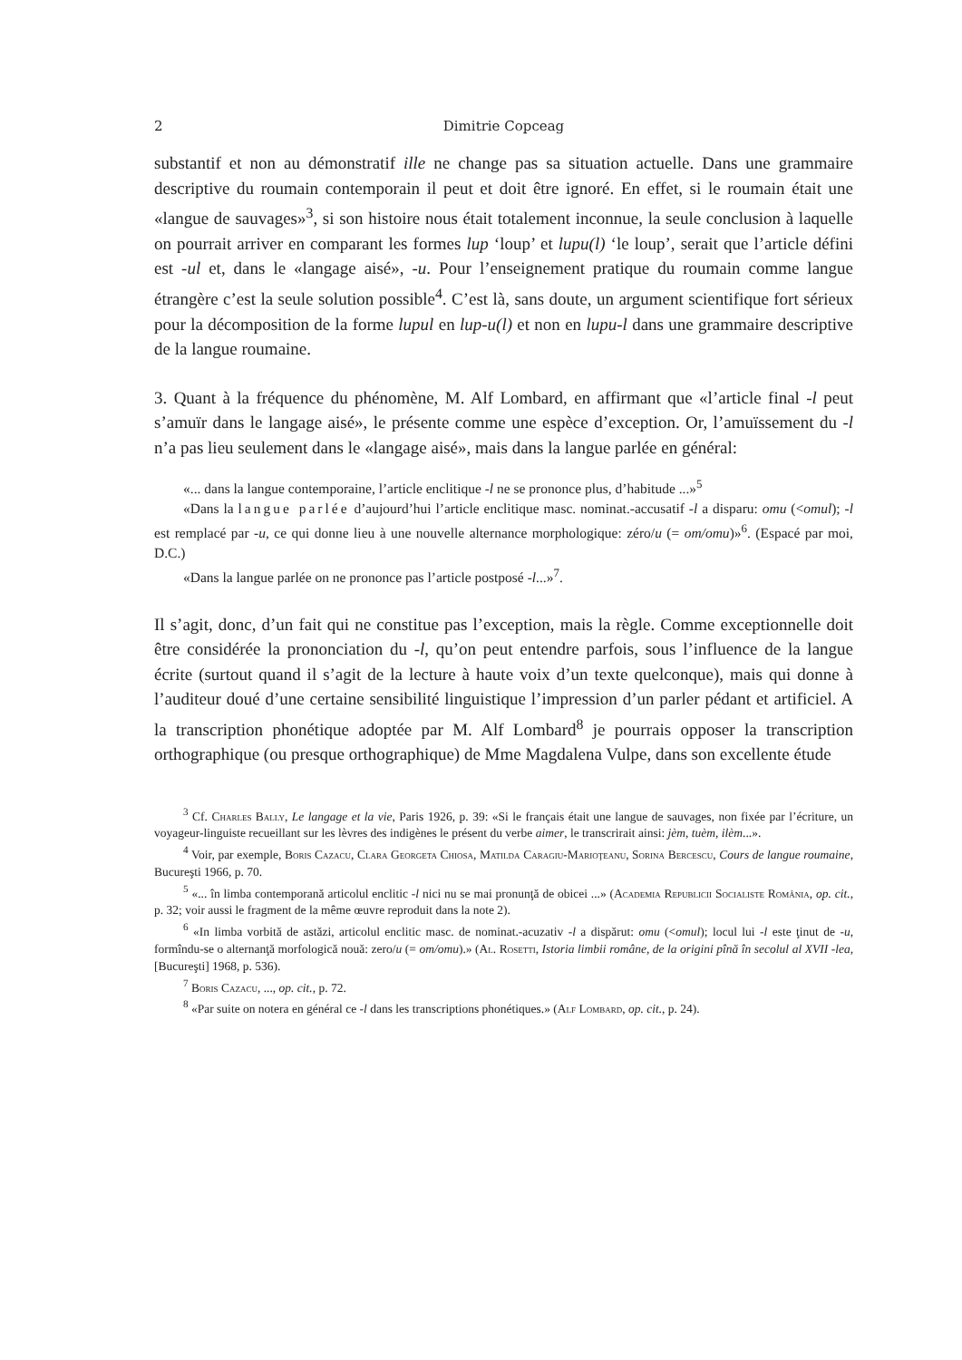2 Dimitrie Copceag
substantif et non au démonstratif ille ne change pas sa situation actuelle. Dans une grammaire descriptive du roumain contemporain il peut et doit être ignoré. En effet, si le roumain était une «langue de sauvages»<sup>3</sup>, si son histoire nous était totalement inconnue, la seule conclusion à laquelle on pourrait arriver en comparant les formes lup ‘loup’ et lupu(l) ‘le loup’, serait que l’article défini est -ul et, dans le «langage aisé», -u. Pour l’enseignement pratique du roumain comme langue étrangère c’est la seule solution possible<sup>4</sup>. C’est là, sans doute, un argument scientifique fort sérieux pour la décomposition de la forme lupul en lup-u(l) et non en lupu-l dans une grammaire descriptive de la langue roumaine.
3. Quant à la fréquence du phénomène, M. Alf Lombard, en affirmant que «l’article final -l peut s’amuïr dans le langage aisé», le présente comme une espèce d’exception. Or, l’amuïssement du -l n’a pas lieu seulement dans le «langage aisé», mais dans la langue parlée en général:
«... dans la langue contemporaine, l’article enclitique -l ne se prononce plus, d’habitude ...»<sup>5</sup>
«Dans la langue parlée d’aujourd’hui l’article enclitique masc. nominat.-accusatif -l a disparu: omu (<omul); -l est remplacé par -u, ce qui donne lieu à une nouvelle alternance morphologique: zéro/u (= om/omu)»<sup>6</sup>. (Espacé par moi, D.C.)
«Dans la langue parlée on ne prononce pas l’article postposé -l...»<sup>7</sup>.
Il s’agit, donc, d’un fait qui ne constitue pas l’exception, mais la règle. Comme exceptionnelle doit être considérée la prononciation du -l, qu’on peut entendre parfois, sous l’influence de la langue écrite (surtout quand il s’agit de la lecture à haute voix d’un texte quelconque), mais qui donne à l’auditeur doué d’une certaine sensibilité linguistique l’impression d’un parler pédant et artificiel. A la transcription phonétique adoptée par M. Alf Lombard<sup>8</sup> je pourrais opposer la transcription orthographique (ou presque orthographique) de Mme Magdalena Vulpe, dans son excellente étude
<sup>3</sup> Cf. Charles Bally, Le langage et la vie, Paris 1926, p. 39: «Si le français était une langue de sauvages, non fixée par l’écriture, un voyageur-linguiste recueillant sur les lèvres des indigènes le présent du verbe aimer, le transcrirait ainsi: jèm, tuèm, ilèm...».
<sup>4</sup> Voir, par exemple, Boris Cazacu, Clara Georgeta Chiosa, Matilda Caragiu-Marioţeanu, Sorina Bercescu, Cours de langue roumaine, Bucureşti 1966, p. 70.
<sup>5</sup> «... în limba contemporană articolul enclitic -l nici nu se mai pronunţă de obicei ...» (Academia Republicii Socialiste România, op. cit., p. 32; voir aussi le fragment de la même œuvre reproduit dans la note 2).
<sup>6</sup> «In limba vorbită de astăzi, articolul enclitic masc. de nominat.-acuzativ -l a dispărut: omu (<omul); locul lui -l este ţinut de -u, formîndu-se o alternanţă morfologică nouă: zero/u (= om/omu).» (Al. Rosetti, Istoria limbii române, de la origini pînă în secolul al XVII -lea, [Bucureşti] 1968, p. 536).
<sup>7</sup> Boris Cazacu, ..., op. cit., p. 72.
<sup>8</sup> «Par suite on notera en général ce -l dans les transcriptions phonétiques.» (Alf Lombard, op. cit., p. 24).